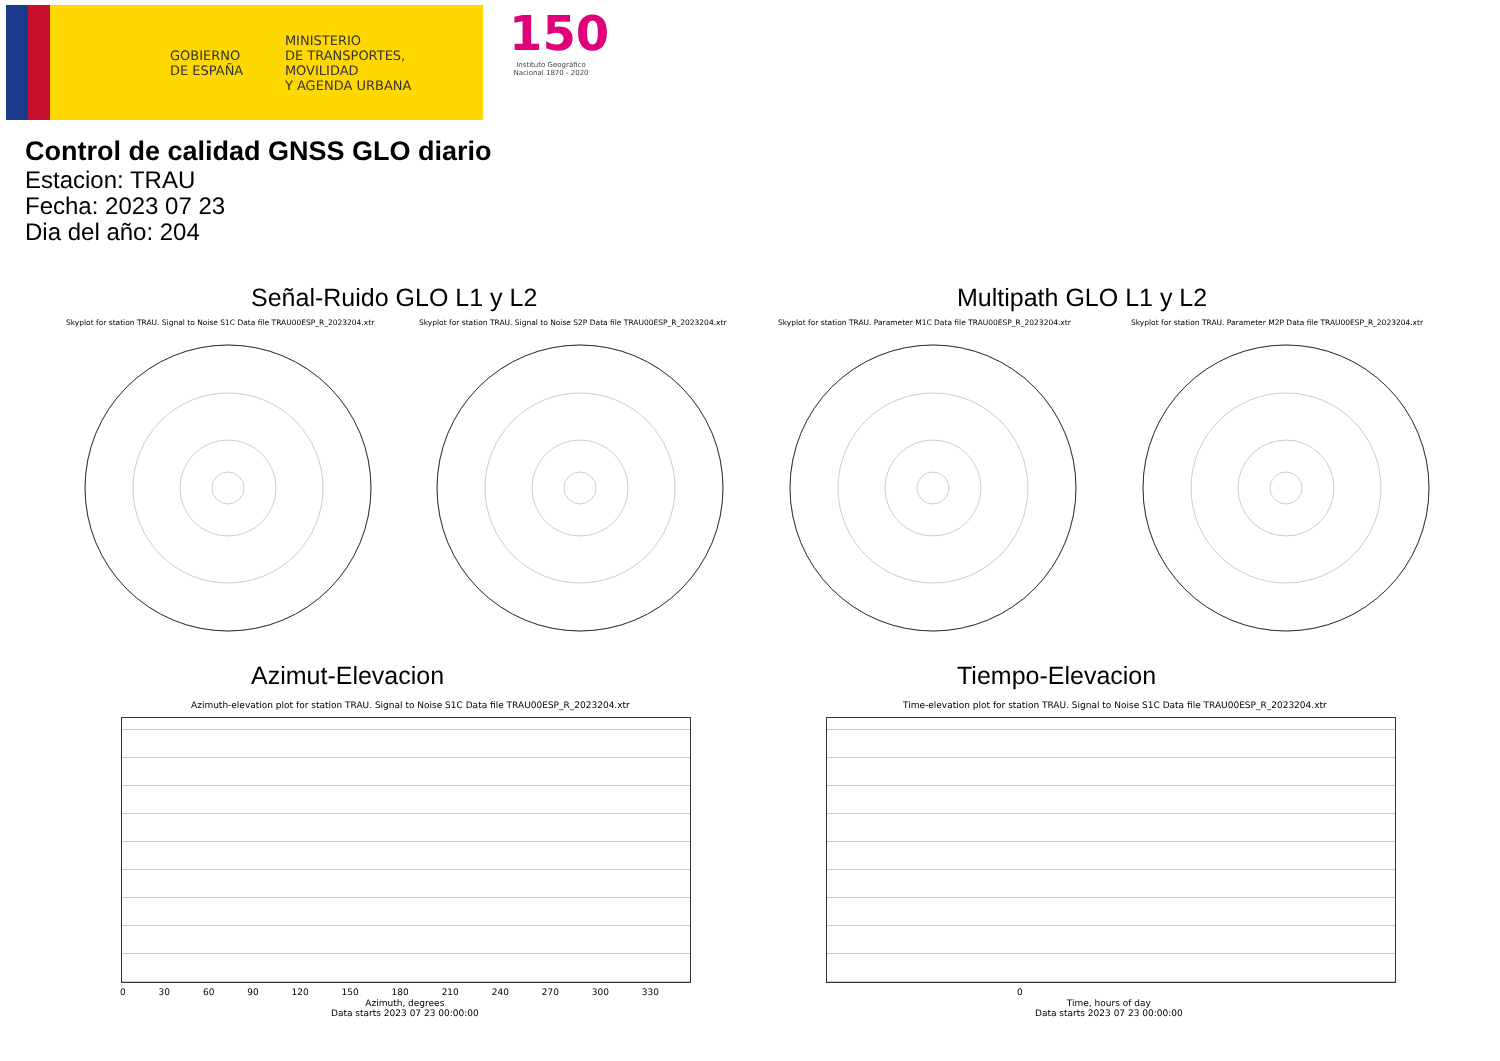GOBIERNO
DE ESPAÑA
MINISTERIO
DE TRANSPORTES, MOVILIDAD
Y AGENDA URBANA
150
Instituto Geográfico Nacional 1870 - 2020
Control de calidad GNSS GLO diario
Estacion: TRAU
Fecha: 2023 07 23
Dia del año: 204
Señal-Ruido GLO L1 y L2 Multipath GLO L1 y L2
Skyplot for station TRAU. Signal to Noise S1C Data file TRAU00ESP_R_2023204.xtr
Skyplot for station TRAU. Signal to Noise S2P Data file TRAU00ESP_R_2023204.xtr
Skyplot for station TRAU. Parameter M1C Data file TRAU00ESP_R_2023204.xtr
Skyplot for station TRAU. Parameter M2P Data file TRAU00ESP_R_2023204.xtr
Azimut-Elevacion Tiempo-Elevacion
Azimuth-elevation plot for station TRAU. Signal to Noise S1C Data file TRAU00ESP_R_2023204.xtr
Time-elevation plot for station TRAU. Signal to Noise S1C Data file TRAU00ESP_R_2023204.xtr
0 30 60 90 120 150 180 210 240 270 300 330
0
Azimuth, degrees
Data starts 2023 07 23 00:00:00
Time, hours of day
Data starts 2023 07 23 00:00:00